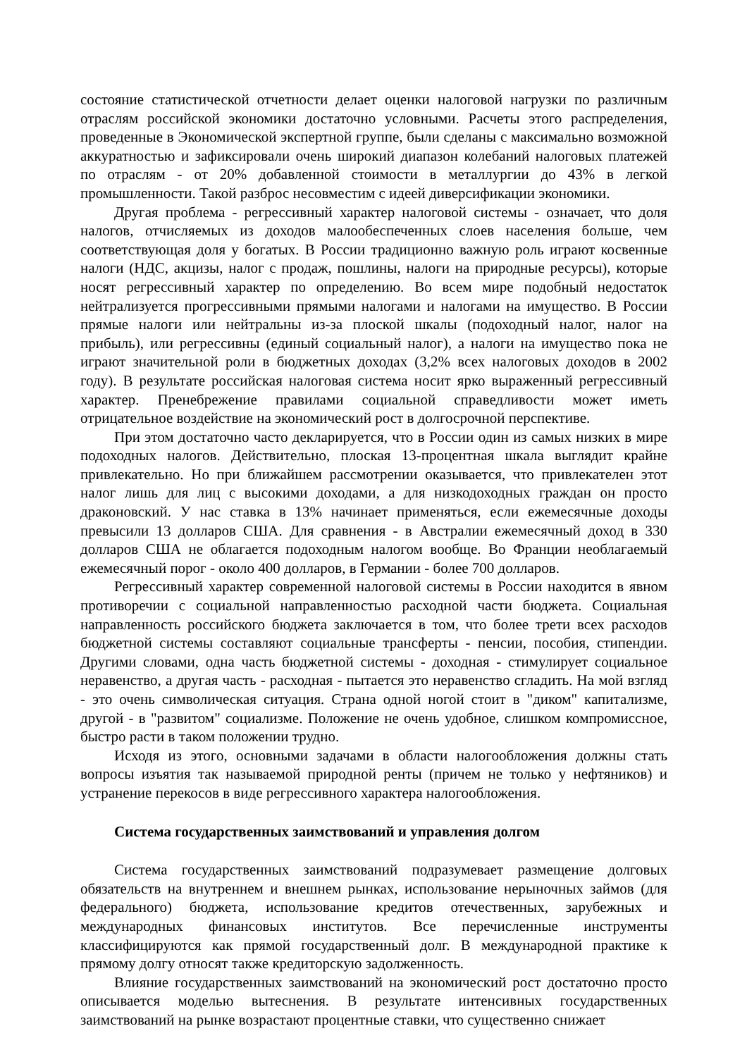состояние статистической отчетности делает оценки налоговой нагрузки по различным отраслям российской экономики достаточно условными. Расчеты этого распределения, проведенные в Экономической экспертной группе, были сделаны с максимально возможной аккуратностью и зафиксировали очень широкий диапазон колебаний налоговых платежей по отраслям - от 20% добавленной стоимости в металлургии до 43% в легкой промышленности. Такой разброс несовместим с идеей диверсификации экономики.
Другая проблема - регрессивный характер налоговой системы - означает, что доля налогов, отчисляемых из доходов малообеспеченных слоев населения больше, чем соответствующая доля у богатых. В России традиционно важную роль играют косвенные налоги (НДС, акцизы, налог с продаж, пошлины, налоги на природные ресурсы), которые носят регрессивный характер по определению. Во всем мире подобный недостаток нейтрализуется прогрессивными прямыми налогами и налогами на имущество. В России прямые налоги или нейтральны из-за плоской шкалы (подоходный налог, налог на прибыль), или регрессивны (единый социальный налог), а налоги на имущество пока не играют значительной роли в бюджетных доходах (3,2% всех налоговых доходов в 2002 году). В результате российская налоговая система носит ярко выраженный регрессивный характер. Пренебрежение правилами социальной справедливости может иметь отрицательное воздействие на экономический рост в долгосрочной перспективе.
При этом достаточно часто декларируется, что в России один из самых низких в мире подоходных налогов. Действительно, плоская 13-процентная шкала выглядит крайне привлекательно. Но при ближайшем рассмотрении оказывается, что привлекателен этот налог лишь для лиц с высокими доходами, а для низкодоходных граждан он просто драконовский. У нас ставка в 13% начинает применяться, если ежемесячные доходы превысили 13 долларов США. Для сравнения - в Австралии ежемесячный доход в 330 долларов США не облагается подоходным налогом вообще. Во Франции необлагаемый ежемесячный порог - около 400 долларов, в Германии - более 700 долларов.
Регрессивный характер современной налоговой системы в России находится в явном противоречии с социальной направленностью расходной части бюджета. Социальная направленность российского бюджета заключается в том, что более трети всех расходов бюджетной системы составляют социальные трансферты - пенсии, пособия, стипендии. Другими словами, одна часть бюджетной системы - доходная - стимулирует социальное неравенство, а другая часть - расходная - пытается это неравенство сгладить. На мой взгляд - это очень символическая ситуация. Страна одной ногой стоит в "диком" капитализме, другой - в "развитом" социализме. Положение не очень удобное, слишком компромиссное, быстро расти в таком положении трудно.
Исходя из этого, основными задачами в области налогообложения должны стать вопросы изъятия так называемой природной ренты (причем не только у нефтяников) и устранение перекосов в виде регрессивного характера налогообложения.
Система государственных заимствований и управления долгом
Система государственных заимствований подразумевает размещение долговых обязательств на внутреннем и внешнем рынках, использование нерыночных займов (для федерального) бюджета, использование кредитов отечественных, зарубежных и международных финансовых институтов. Все перечисленные инструменты классифицируются как прямой государственный долг. В международной практике к прямому долгу относят также кредиторскую задолженность.
Влияние государственных заимствований на экономический рост достаточно просто описывается моделью вытеснения. В результате интенсивных государственных заимствований на рынке возрастают процентные ставки, что существенно снижает